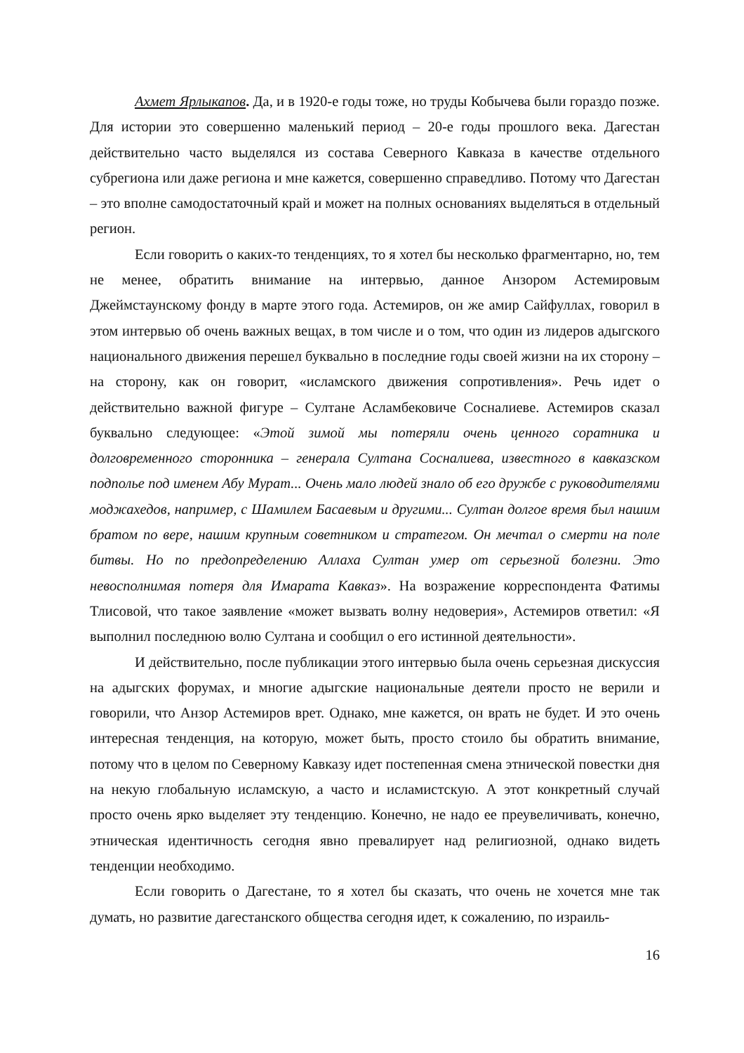Ахмет Ярлыкапов. Да, и в 1920-е годы тоже, но труды Кобычева были гораздо позже. Для истории это совершенно маленький период – 20-е годы прошлого века. Дагестан действительно часто выделялся из состава Северного Кавказа в качестве отдельного субрегиона или даже региона и мне кажется, совершенно справедливо. Потому что Дагестан – это вполне самодостаточный край и может на полных основаниях выделяться в отдельный регион.
Если говорить о каких-то тенденциях, то я хотел бы несколько фрагментарно, но, тем не менее, обратить внимание на интервью, данное Анзором Астемировым Джеймстаунскому фонду в марте этого года. Астемиров, он же амир Сайфуллах, говорил в этом интервью об очень важных вещах, в том числе и о том, что один из лидеров адыгского национального движения перешел буквально в последние годы своей жизни на их сторону – на сторону, как он говорит, «исламского движения сопротивления». Речь идет о действительно важной фигуре – Султане Асламбековиче Сосналиеве. Астемиров сказал буквально следующее: «Этой зимой мы потеряли очень ценного соратника и долговременного сторонника – генерала Султана Сосналиева, известного в кавказском подполье под именем Абу Мурат... Очень мало людей знало об его дружбе с руководителями моджахедов, например, с Шамилем Басаевым и другими... Султан долгое время был нашим братом по вере, нашим крупным советником и стратегом. Он мечтал о смерти на поле битвы. Но по предопределению Аллаха Султан умер от серьезной болезни. Это невосполнимая потеря для Имарата Кавказ». На возражение корреспондента Фатимы Тлисовой, что такое заявление «может вызвать волну недоверия», Астемиров ответил: «Я выполнил последнюю волю Султана и сообщил о его истинной деятельности».
И действительно, после публикации этого интервью была очень серьезная дискуссия на адыгских форумах, и многие адыгские национальные деятели просто не верили и говорили, что Анзор Астемиров врет. Однако, мне кажется, он врать не будет. И это очень интересная тенденция, на которую, может быть, просто стоило бы обратить внимание, потому что в целом по Северному Кавказу идет постепенная смена этнической повестки дня на некую глобальную исламскую, а часто и исламистскую. А этот конкретный случай просто очень ярко выделяет эту тенденцию. Конечно, не надо ее преувеличивать, конечно, этническая идентичность сегодня явно превалирует над религиозной, однако видеть тенденции необходимо.
Если говорить о Дагестане, то я хотел бы сказать, что очень не хочется мне так думать, но развитие дагестанского общества сегодня идет, к сожалению, по израиль-
16